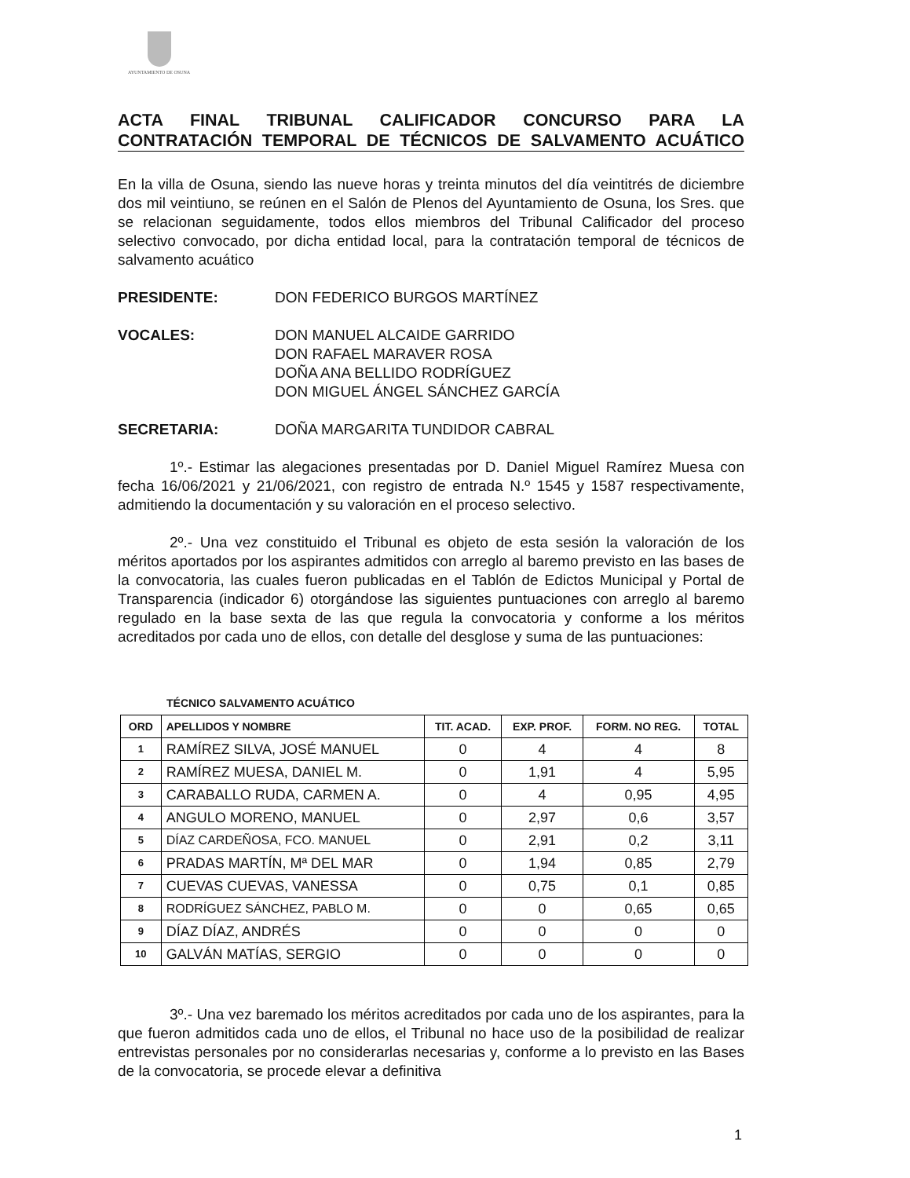AYUNTAMIENTO DE OSUNA
ACTA FINAL TRIBUNAL CALIFICADOR CONCURSO PARA LA CONTRATACIÓN TEMPORAL DE TÉCNICOS DE SALVAMENTO ACUÁTICO
En la villa de Osuna, siendo las nueve horas y treinta minutos del día veintitrés de diciembre dos mil veintiuno, se reúnen en el Salón de Plenos del Ayuntamiento de Osuna, los Sres. que se relacionan seguidamente, todos ellos miembros del Tribunal Calificador del proceso selectivo convocado, por dicha entidad local, para la contratación temporal de técnicos de salvamento acuático
PRESIDENTE: DON FEDERICO BURGOS MARTÍNEZ
VOCALES: DON MANUEL ALCAIDE GARRIDO
DON RAFAEL MARAVER ROSA
DOÑA ANA BELLIDO RODRÍGUEZ
DON MIGUEL ÁNGEL SÁNCHEZ GARCÍA
SECRETARIA: DOÑA MARGARITA TUNDIDOR CABRAL
1º.- Estimar las alegaciones presentadas por D. Daniel Miguel Ramírez Muesa con fecha 16/06/2021 y 21/06/2021, con registro de entrada N.º 1545 y 1587 respectivamente, admitiendo la documentación y su valoración en el proceso selectivo.
2º.- Una vez constituido el Tribunal es objeto de esta sesión la valoración de los méritos aportados por los aspirantes admitidos con arreglo al baremo previsto en las bases de la convocatoria, las cuales fueron publicadas en el Tablón de Edictos Municipal y Portal de Transparencia (indicador 6) otorgándose las siguientes puntuaciones con arreglo al baremo regulado en la base sexta de las que regula la convocatoria y conforme a los méritos acreditados por cada uno de ellos, con detalle del desglose y suma de las puntuaciones:
TÉCNICO SALVAMENTO ACUÁTICO
| ORD | APELLIDOS Y NOMBRE | TIT. ACAD. | EXP. PROF. | FORM. NO REG. | TOTAL |
| --- | --- | --- | --- | --- | --- |
| 1 | RAMÍREZ SILVA, JOSÉ MANUEL | 0 | 4 | 4 | 8 |
| 2 | RAMÍREZ MUESA, DANIEL M. | 0 | 1,91 | 4 | 5,95 |
| 3 | CARABALLO RUDA, CARMEN A. | 0 | 4 | 0,95 | 4,95 |
| 4 | ANGULO MORENO, MANUEL | 0 | 2,97 | 0,6 | 3,57 |
| 5 | DÍAZ CARDEÑOSA, FCO. MANUEL | 0 | 2,91 | 0,2 | 3,11 |
| 6 | PRADAS MARTÍN, Mª DEL MAR | 0 | 1,94 | 0,85 | 2,79 |
| 7 | CUEVAS CUEVAS, VANESSA | 0 | 0,75 | 0,1 | 0,85 |
| 8 | RODRÍGUEZ SÁNCHEZ, PABLO M. | 0 | 0 | 0,65 | 0,65 |
| 9 | DÍAZ DÍAZ, ANDRÉS | 0 | 0 | 0 | 0 |
| 10 | GALVÁN MATÍAS, SERGIO | 0 | 0 | 0 | 0 |
3º.- Una vez baremado los méritos acreditados por cada uno de los aspirantes, para la que fueron admitidos cada uno de ellos, el Tribunal no hace uso de la posibilidad de realizar entrevistas personales por no considerarlas necesarias y, conforme a lo previsto en las Bases de la convocatoria, se procede elevar a definitiva
1